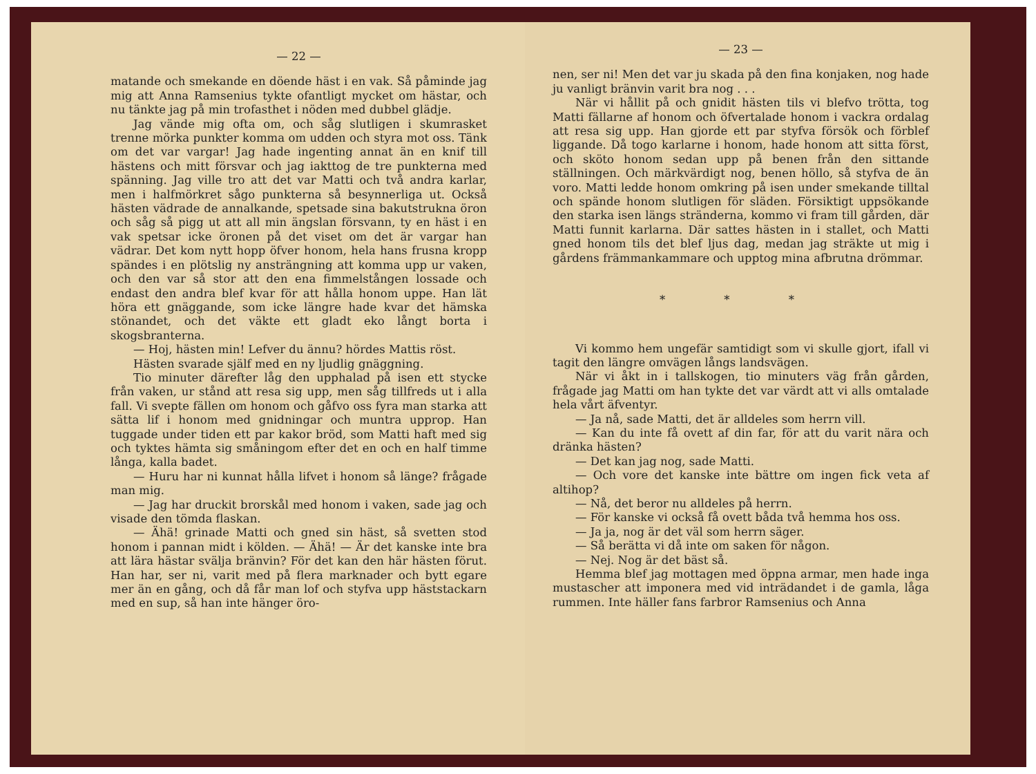— 22 —
matande och smekande en döende häst i en vak. Så påminde jag mig att Anna Ramsenius tykte ofantligt mycket om hästar, och nu tänkte jag på min trofasthet i nöden med dubbel glädje.
Jag vände mig ofta om, och såg slutligen i skumrasket trenne mörka punkter komma om udden och styra mot oss. Tänk om det var vargar! Jag hade ingenting annat än en knif till hästens och mitt försvar och jag iakttog de tre punkterna med spänning. Jag ville tro att det var Matti och två andra karlar, men i halfmörkret sågo punkterna så besynnerliga ut. Också hästen vädrade de annalkande, spetsade sina bakutstrukna öron och såg så pigg ut att all min ängslan försvann, ty en häst i en vak spetsar icke öronen på det viset om det är vargar han vädrar. Det kom nytt hopp öfver honom, hela hans frusna kropp spändes i en plötslig ny ansträngning att komma upp ur vaken, och den var så stor att den ena fimmelstången lossade och endast den andra blef kvar för att hålla honom uppe. Han lät höra ett gnäggande, som icke längre hade kvar det hämska stönandet, och det väkte ett gladt eko långt borta i skogsbranterna.
— Hoj, hästen min! Lefver du ännu? hördes Mattis röst.
Hästen svarade själf med en ny ljudlig gnäggning.
Tio minuter därefter låg den upphalad på isen ett stycke från vaken, ur stånd att resa sig upp, men såg tillfreds ut i alla fall. Vi svepte fällen om honom och gåfvo oss fyra man starka att sätta lif i honom med gnidningar och muntra upprop. Han tuggade under tiden ett par kakor bröd, som Matti haft med sig och tyktes hämta sig småningom efter det en och en half timme långa, kalla badet.
— Huru har ni kunnat hålla lifvet i honom så länge? frågade man mig.
— Jag har druckit brorskål med honom i vaken, sade jag och visade den tömda flaskan.
— Ähä! grinade Matti och gned sin häst, så svetten stod honom i pannan midt i kölden. — Ähä! — Är det kanske inte bra att lära hästar svälja bränvin? För det kan den här hästen förut. Han har, ser ni, varit med på flera marknader och bytt egare mer än en gång, och då får man lof och styfva upp häststackarn med en sup, så han inte hänger öro-
— 23 —
nen, ser ni! Men det var ju skada på den fina konjaken, nog hade ju vanligt bränvin varit bra nog . . .
När vi hållit på och gnidit hästen tils vi blefvo trötta, tog Matti fällarne af honom och öfvertalade honom i vackra ordalag att resa sig upp. Han gjorde ett par styfva försök och förblef liggande. Då togo karlarne i honom, hade honom att sitta först, och sköto honom sedan upp på benen från den sittande ställningen. Och märkvärdigt nog, benen höllo, så styfva de än voro. Matti ledde honom omkring på isen under smekande tilltal och spände honom slutligen för släden. Försiktigt uppsökande den starka isen längs stränderna, kommo vi fram till gården, där Matti funnit karlarna. Där sattes hästen in i stallet, och Matti gned honom tils det blef ljus dag, medan jag sträkte ut mig i gårdens främmankammare och upptog mina afbrutna drömmar.
* * *
Vi kommo hem ungefär samtidigt som vi skulle gjort, ifall vi tagit den längre omvägen långs landsvägen.
När vi åkt in i tallskogen, tio minuters väg från gården, frågade jag Matti om han tykte det var värdt att vi alls omtalade hela vårt äfventyr.
— Ja nå, sade Matti, det är alldeles som herrn vill.
— Kan du inte få ovett af din far, för att du varit nära och dränka hästen?
— Det kan jag nog, sade Matti.
— Och vore det kanske inte bättre om ingen fick veta af altihop?
— Nå, det beror nu alldeles på herrn.
— För kanske vi också få ovett båda två hemma hos oss.
— Ja ja, nog är det väl som herrn säger.
— Så berätta vi då inte om saken för någon.
— Nej. Nog är det bäst så.
Hemma blef jag mottagen med öppna armar, men hade inga mustascher att imponera med vid inträdandet i de gamla, låga rummen. Inte häller fans farbror Ramsenius och Anna